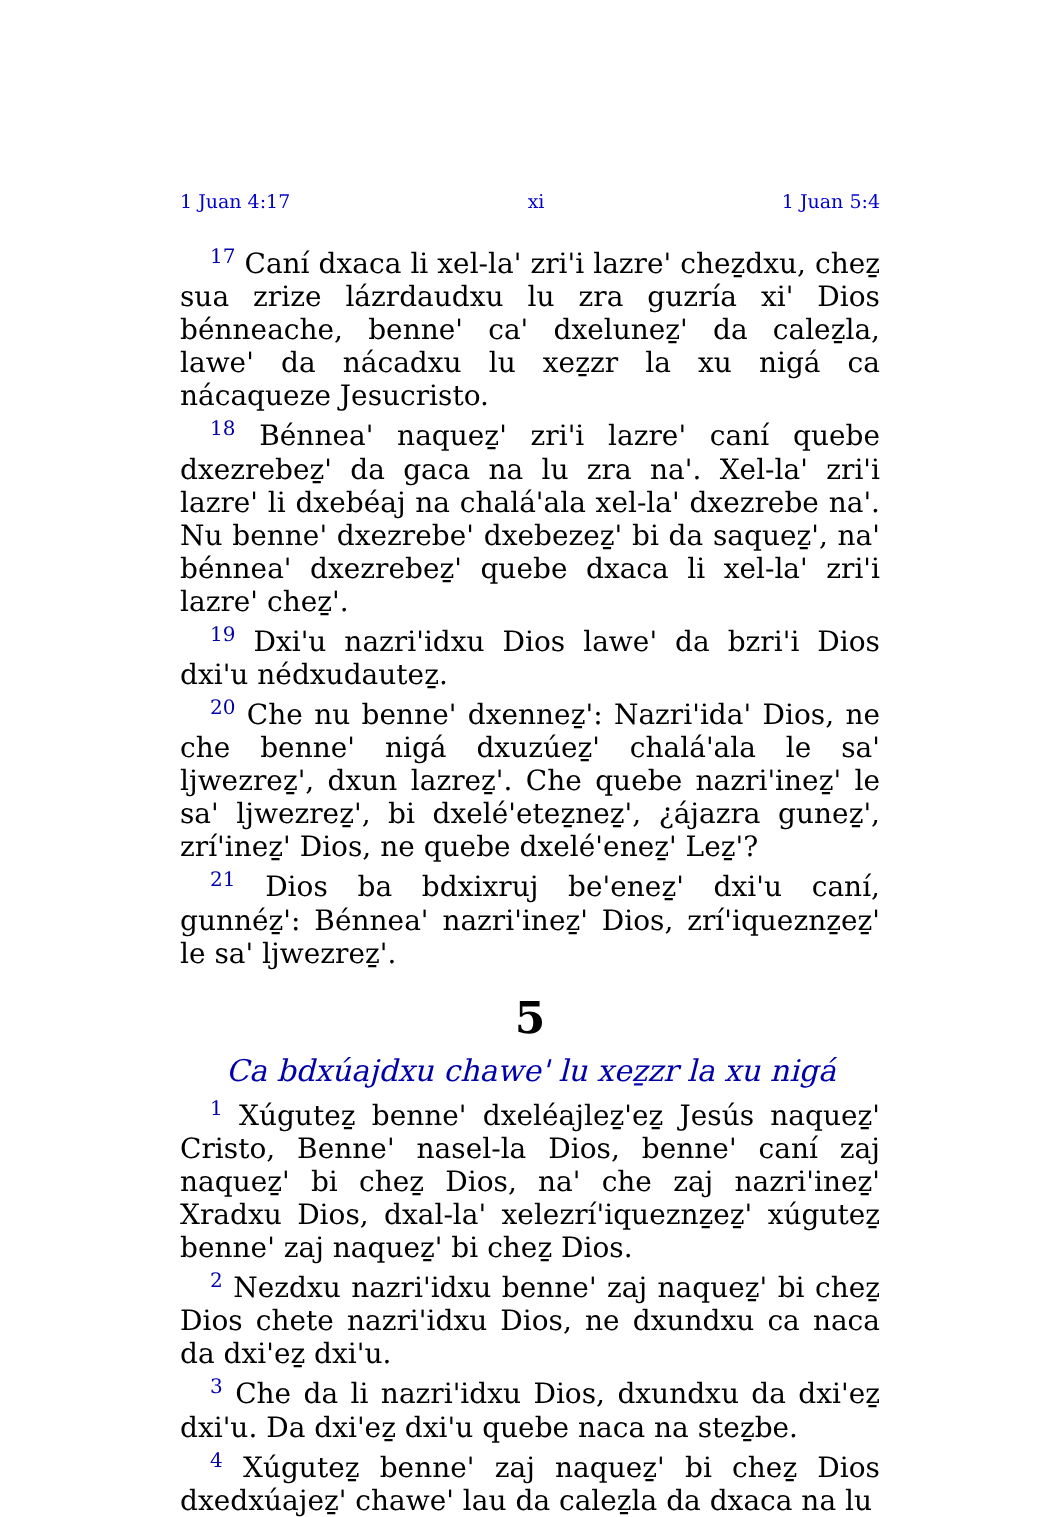1 Juan 4:17 xi 1 Juan 5:4
<sup>17</sup> Caní dxaca li xel-la' zri'i lazre' cheẕdxu, cheẕ sua zrize lázrdaudxu lu zra guzría xi' Dios bénneache, benne' ca' dxeluneẕ' da caleẕla, lawe' da nácadxu lu xeẕzr la xu nigá ca nácaqueze Jesucristo.
<sup>18</sup> Bénnea' naqueẕ' zri'i lazre' caní quebe dxezrebeẕ' da gaca na lu zra na'. Xel-la' zri'i lazre' li dxebéaj na chalá'ala xel-la' dxezrebe na'. Nu benne' dxezrebe' dxebezeẕ' bi da saqueẕ', na' bénnea' dxezrebeẕ' quebe dxaca li xel-la' zri'i lazre' cheẕ'.
<sup>19</sup> Dxi'u nazri'idxu Dios lawe' da bzri'i Dios dxi'u nédxudauteẕ.
<sup>20</sup> Che nu benne' dxenneẕ': Nazri'ida' Dios, ne che benne' nigá dxuzúeẕ' chalá'ala le sa' ljwezreẕ', dxun lazreẕ'. Che quebe nazri'ineẕ' le sa' ljwezreẕ', bi dxelé'eteẕneẕ', ¿ájazra guneẕ', zrí'ineẕ' Dios, ne quebe dxelé'eneẕ' Leẕ'?
<sup>21</sup> Dios ba bdxixruj be'eneẕ' dxi'u caní, gunnéẕ': Bénnea' nazri'ineẕ' Dios, zrí'iqueznẕeẕ' le sa' ljwezreẕ'.
5
Ca bdxúajdxu chawe' lu xeẕzr la xu nigá
<sup>1</sup> Xúguteẕ benne' dxeléajleẕ'eẕ Jesús naqueẕ' Cristo, Benne' nasel-la Dios, benne' caní zaj naqueẕ' bi cheẕ Dios, na' che zaj nazri'ineẕ' Xradxu Dios, dxal-la' xelezrí'iqueznẕeẕ' xúguteẕ benne' zaj naqueẕ' bi cheẕ Dios.
<sup>2</sup> Nezdxu nazri'idxu benne' zaj naqueẕ' bi cheẕ Dios chete nazri'idxu Dios, ne dxundxu ca naca da dxi'eẕ dxi'u.
<sup>3</sup> Che da li nazri'idxu Dios, dxundxu da dxi'eẕ dxi'u. Da dxi'eẕ dxi'u quebe naca na steẕbe.
<sup>4</sup> Xúguteẕ benne' zaj naqueẕ' bi cheẕ Dios dxedxúajeẕ' chawe' lau da caleẕla da dxaca na lu